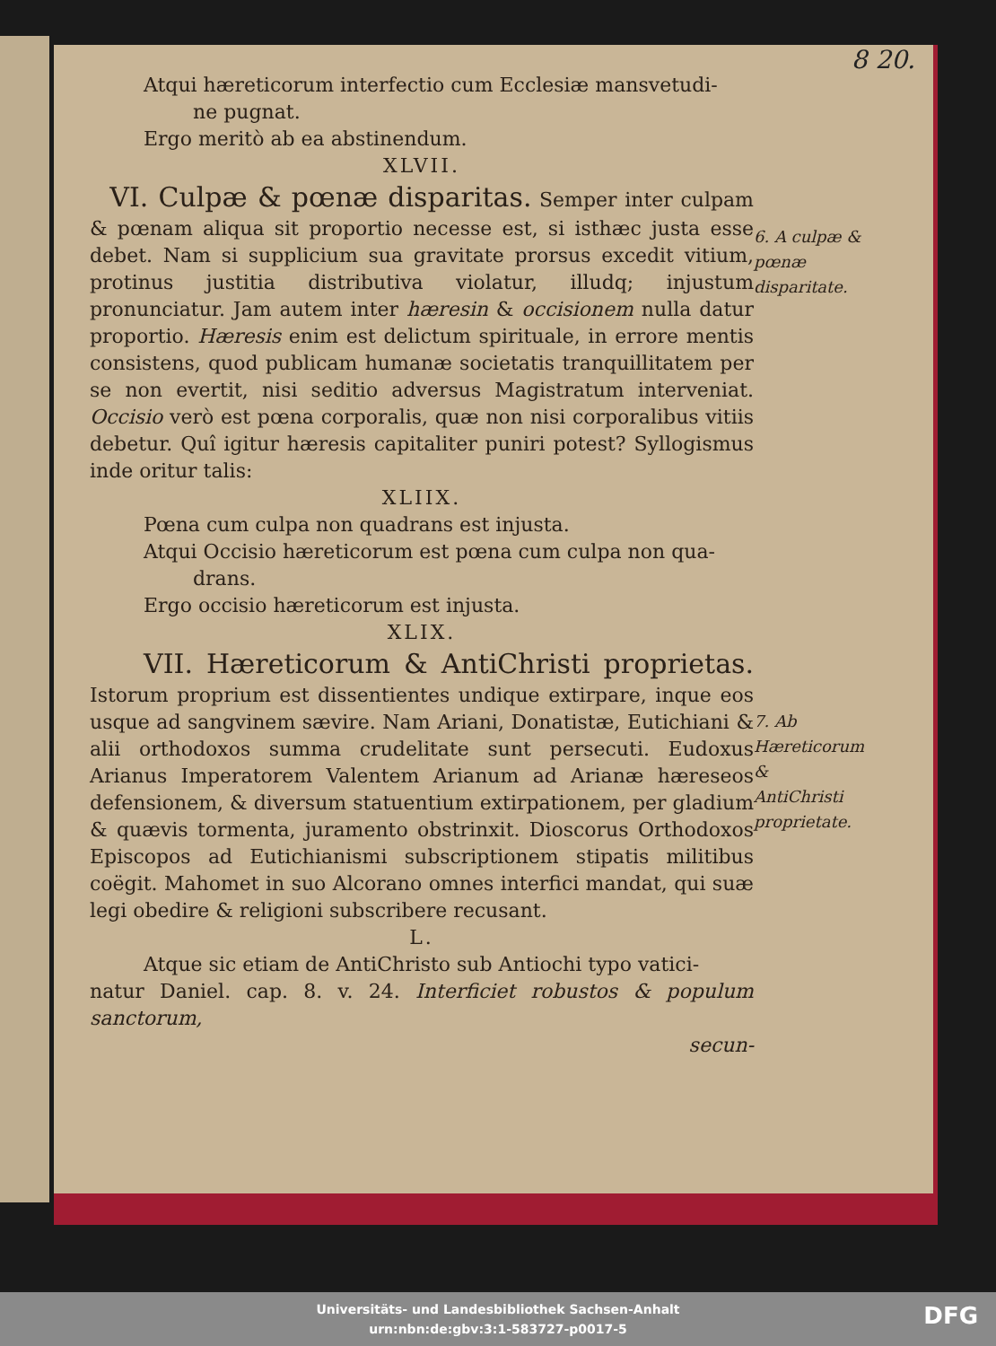8 20.
Atqui hæreticorum interfectio cum Ecclesiæ mansvetudi-
ne pugnat.
Ergo meritò ab ea abstinendum.
XLVII.
VI. Culpæ & pœnæ disparitas. Semper inter culpam & pœnam aliqua sit proportio necesse est, si isthæc justa esse debet. Nam si supplicium sua gravitate prorsus excedit vitium, protinus justitia distributiva violatur, illudq; injustum pronunciatur. Jam autem inter hæresin & occisionem nulla datur proportio. Hæresis enim est delictum spirituale, in errore mentis consistens, quod publicam humanæ societatis tranquillitatem per se non evertit, nisi seditio adversus Magistratum interveniat. Occisio verò est pœna corporalis, quæ non nisi corporalibus vitiis debetur. Quî igitur hæresis capitaliter puniri potest? Syllogismus inde oritur talis:
XLIIX.
Pœna cum culpa non quadrans est injusta.
Atqui Occisio hæreticorum est pœna cum culpa non qua-
drans.
Ergo occisio hæreticorum est injusta.
XLIX.
VII. Hæreticorum & AntiChristi proprietas. Istorum proprium est dissentientes undique extirpare, inque eos usque ad sangvinem sævire. Nam Ariani, Donatistæ, Eutichiani & alii orthodoxos summa crudelitate sunt persecuti. Eudoxus Arianus Imperatorem Valentem Arianum ad Arianæ hæreseos defensionem, & diversum statuentium extirpationem, per gladium & quævis tormenta, juramento obstrinxit. Dioscorus Orthodoxos Episcopos ad Eutichianismi subscriptionem stipatis militibus coëgit. Mahomet in suo Alcorano omnes interfici mandat, qui suæ legi obedire & religioni subscribere recusant.
L.
Atque sic etiam de AntiChristo sub Antiochi typo vatici-
natur Daniel. cap. 8. v. 24. Interficiet robustos & populum sanctorum,
secun-
6. A culpæ & pœnæ disparitate.
7. Ab Hæreticorum & AntiChristi proprietate.
Universitäts- und Landesbibliothek Sachsen-Anhalt
urn:nbn:de:gbv:3:1-583727-p0017-5
DFG